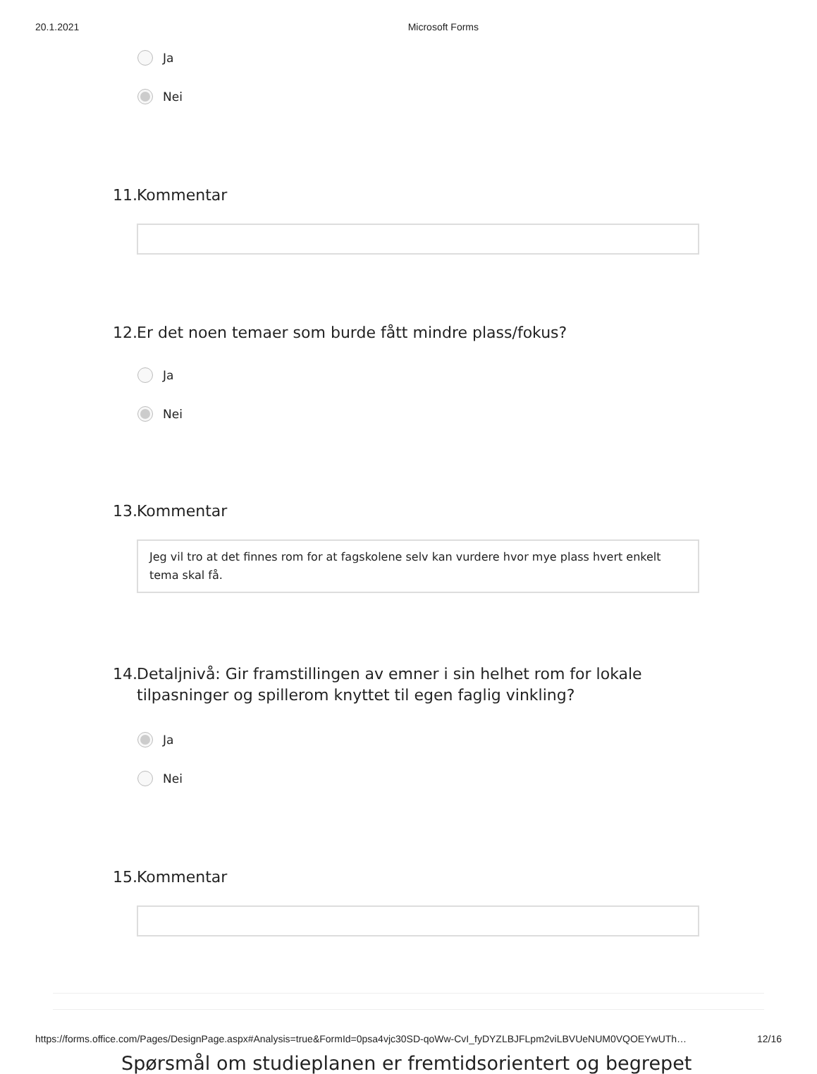20.1.2021 Microsoft Forms
Ja
Nei
11. Kommentar
12. Er det noen temaer som burde fått mindre plass/fokus?
Ja
Nei
13. Kommentar
Jeg vil tro at det finnes rom for at fagskolene selv kan vurdere hvor mye plass hvert enkelt tema skal få.
14. Detaljnivå: Gir framstillingen av emner i sin helhet rom for lokale tilpasninger og spillerom knyttet til egen faglig vinkling?
Ja
Nei
15. Kommentar
Spørsmål om studieplanen er fremtidsorientert og begrepet
https://forms.office.com/Pages/DesignPage.aspx#Analysis=true&FormId=0psa4vjc30SD-qoWw-CvI_fyDYZLBJFLpm2viLBVUeNUM0VQOEYwUTh… 12/16